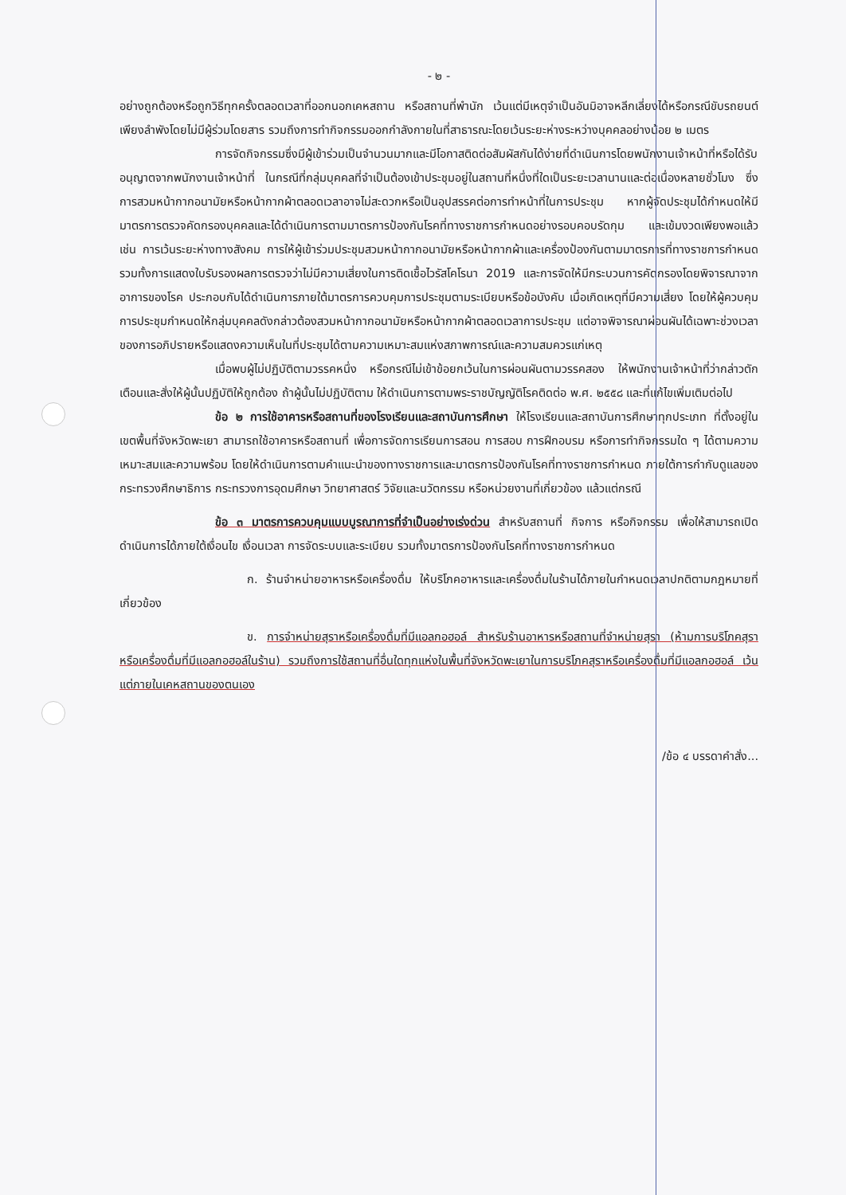- ๒ -
อย่างถูกต้องหรือถูกวิธีทุกครั้งตลอดเวลาที่ออกนอกเคหสถาน หรือสถานที่พำนัก เว้นแต่มีเหตุจำเป็นอันมิอาจหลีกเลี่ยงได้หรือกรณีขับรถยนต์เพียงลำพังโดยไม่มีผู้ร่วมโดยสาร รวมถึงการทำกิจกรรมออกกำลังกายในที่สาธารณะโดยเว้นระยะห่างระหว่างบุคคลอย่างน้อย ๒ เมตร
การจัดกิจกรรมซึ่งมีผู้เข้าร่วมเป็นจำนวนมากและมีโอกาสติดต่อสัมผัสกันได้ง่ายที่ดำเนินการโดยพนักงานเจ้าหน้าที่หรือได้รับอนุญาตจากพนักงานเจ้าหน้าที่ ในกรณีที่กลุ่มบุคคลที่จำเป็นต้องเข้าประชุมอยู่ในสถานที่หนึ่งที่ใดเป็นระยะเวลานานและต่อเนื่องหลายชั่วโมง ซึ่งการสวมหน้ากากอนามัยหรือหน้ากากผ้าตลอดเวลาอาจไม่สะดวกหรือเป็นอุปสรรคต่อการทำหน้าที่ในการประชุม หากผู้จัดประชุมได้กำหนดให้มีมาตรการตรวจคัดกรองบุคคลและได้ดำเนินการตามมาตรการป้องกันโรคที่ทางราชการกำหนดอย่างรอบคอบรัดกุม และเข้มงวดเพียงพอแล้ว เช่น การเว้นระยะห่างทางสังคม การให้ผู้เข้าร่วมประชุมสวมหน้ากากอนามัยหรือหน้ากากผ้าและเครื่องป้องกันตามมาตรการที่ทางราชการกำหนด รวมทั้งการแสดงใบรับรองผลการตรวจว่าไม่มีความเสี่ยงในการติดเชื้อไวรัสโคโรนา 2019 และการจัดให้มีกระบวนการคัดกรองโดยพิจารณาจากอาการของโรค ประกอบกับได้ดำเนินการภายใต้มาตรการควบคุมการประชุมตามระเบียบหรือข้อบังคับ เมื่อเกิดเหตุที่มีความเสี่ยง โดยให้ผู้ควบคุมการประชุมกำหนดให้กลุ่มบุคคลดังกล่าวต้องสวมหน้ากากอนามัยหรือหน้ากากผ้าตลอดเวลาการประชุม แต่อาจพิจารณาผ่อนผันได้เฉพาะช่วงเวลาของการอภิปรายหรือแสดงความเห็นในที่ประชุมได้ตามความเหมาะสมแห่งสภาพการณ์และความสมควรแก่เหตุ
เมื่อพบผู้ไม่ปฏิบัติตามวรรคหนึ่ง หรือกรณีไม่เข้าข้อยกเว้นในการผ่อนผันตามวรรคสอง ให้พนักงานเจ้าหน้าที่ว่ากล่าวตักเตือนและสั่งให้ผู้นั้นปฏิบัติให้ถูกต้อง ถ้าผู้นั้นไม่ปฏิบัติตาม ให้ดำเนินการตามพระราชบัญญัติโรคติดต่อ พ.ศ. ๒๕๕๘ และที่แก้ไขเพิ่มเติมต่อไป
ข้อ ๒ การใช้อาคารหรือสถานที่ของโรงเรียนและสถาบันการศึกษา ให้โรงเรียนและสถาบันการศึกษาทุกประเภท ที่ตั้งอยู่ในเขตพื้นที่จังหวัดพะเยา สามารถใช้อาคารหรือสถานที่ เพื่อการจัดการเรียนการสอน การสอบ การฝึกอบรม หรือการทำกิจกรรมใด ๆ ได้ตามความเหมาะสมและความพร้อม โดยให้ดำเนินการตามคำแนะนำของทางราชการและมาตรการป้องกันโรคที่ทางราชการกำหนด ภายใต้การกำกับดูแลของกระทรวงศึกษาธิการ กระทรวงการอุดมศึกษา วิทยาศาสตร์ วิจัยและนวัตกรรม หรือหน่วยงานที่เกี่ยวข้อง แล้วแต่กรณี
ข้อ ๓ มาตรการควบคุมแบบบูรณาการที่จำเป็นอย่างเร่งด่วน สำหรับสถานที่ กิจการ หรือกิจกรรม เพื่อให้สามารถเปิดดำเนินการได้ภายใต้เงื่อนไข เงื่อนเวลา การจัดระบบและระเบียบ รวมทั้งมาตรการป้องกันโรคที่ทางราชการกำหนด
ก. ร้านจำหน่ายอาหารหรือเครื่องดื่ม ให้บริโภคอาหารและเครื่องดื่มในร้านได้ภายในกำหนดเวลาปกติตามกฎหมายที่เกี่ยวข้อง
ข. การจำหน่ายสุราหรือเครื่องดื่มที่มีแอลกอฮอล์ สำหรับร้านอาหารหรือสถานที่จำหน่ายสุรา (ห้ามการบริโภคสุราหรือเครื่องดื่มที่มีแอลกอฮอล์ในร้าน) รวมถึงการใช้สถานที่อื่นใดทุกแห่งในพื้นที่จังหวัดพะเยาในการบริโภคสุราหรือเครื่องดื่มที่มีแอลกอฮอล์ เว้นแต่ภายในเคหสถานของตนเอง
/ข้อ ๔ บรรดาคำสั่ง...